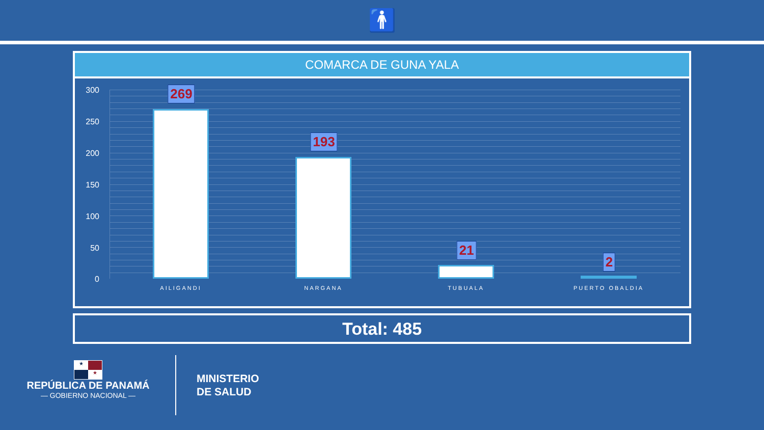🚹
COMARCA DE GUNA YALA
300
250
200
150
100
50
0
269
193
21
2
AILIGANDI NARGANA TUBUALA PUERTO OBALDIA
Total: 485
★ ★
REPÚBLICA DE PANAMÁ
— GOBIERNO NACIONAL —
MINISTERIO
DE SALUD